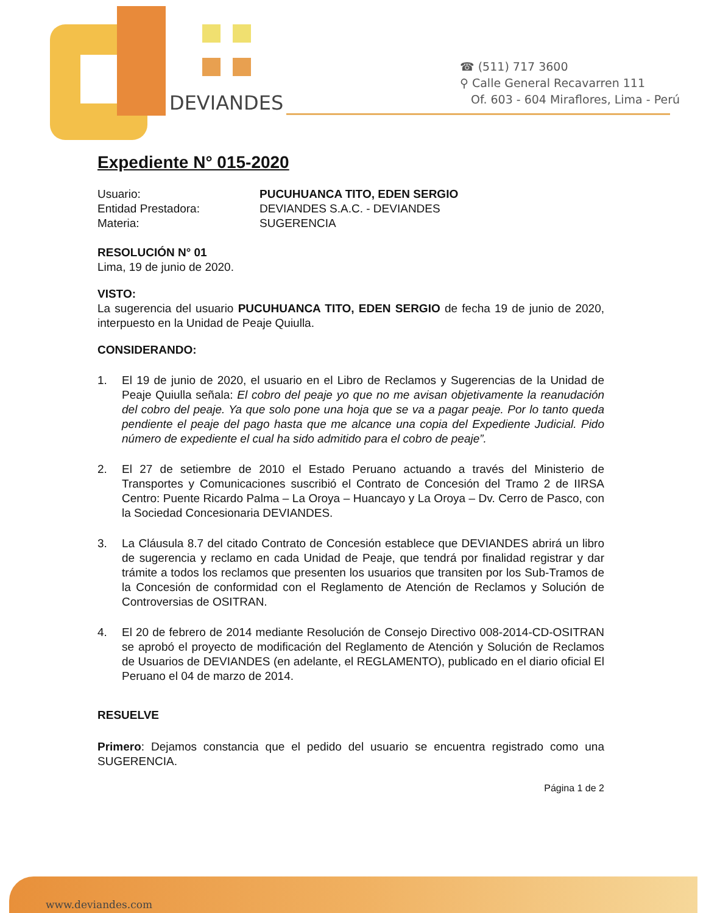DEVIANDES
☎ (511) 717 3600
⚲ Calle General Recavarren 111
Of. 603 - 604 Miraflores, Lima - Perú
Expediente N° 015-2020
Usuario:
PUCUHUANCA TITO, EDEN SERGIO
Entidad Prestadora:
DEVIANDES S.A.C. - DEVIANDES
Materia:
SUGERENCIA
RESOLUCIÓN N° 01
Lima, 19 de junio de 2020.
VISTO:
La sugerencia del usuario PUCUHUANCA TITO, EDEN SERGIO de fecha 19 de junio de 2020, interpuesto en la Unidad de Peaje Quiulla.
CONSIDERANDO:
1. El 19 de junio de 2020, el usuario en el Libro de Reclamos y Sugerencias de la Unidad de Peaje Quiulla señala: El cobro del peaje yo que no me avisan objetivamente la reanudación del cobro del peaje. Ya que solo pone una hoja que se va a pagar peaje. Por lo tanto queda pendiente el peaje del pago hasta que me alcance una copia del Expediente Judicial. Pido número de expediente el cual ha sido admitido para el cobro de peaje”.
2. El 27 de setiembre de 2010 el Estado Peruano actuando a través del Ministerio de Transportes y Comunicaciones suscribió el Contrato de Concesión del Tramo 2 de IIRSA Centro: Puente Ricardo Palma – La Oroya – Huancayo y La Oroya – Dv. Cerro de Pasco, con la Sociedad Concesionaria DEVIANDES.
3. La Cláusula 8.7 del citado Contrato de Concesión establece que DEVIANDES abrirá un libro de sugerencia y reclamo en cada Unidad de Peaje, que tendrá por finalidad registrar y dar trámite a todos los reclamos que presenten los usuarios que transiten por los Sub-Tramos de la Concesión de conformidad con el Reglamento de Atención de Reclamos y Solución de Controversias de OSITRAN.
4. El 20 de febrero de 2014 mediante Resolución de Consejo Directivo 008-2014-CD-OSITRAN se aprobó el proyecto de modificación del Reglamento de Atención y Solución de Reclamos de Usuarios de DEVIANDES (en adelante, el REGLAMENTO), publicado en el diario oficial El Peruano el 04 de marzo de 2014.
RESUELVE
Primero: Dejamos constancia que el pedido del usuario se encuentra registrado como una SUGERENCIA.
Página 1 de 2
www.deviandes.com